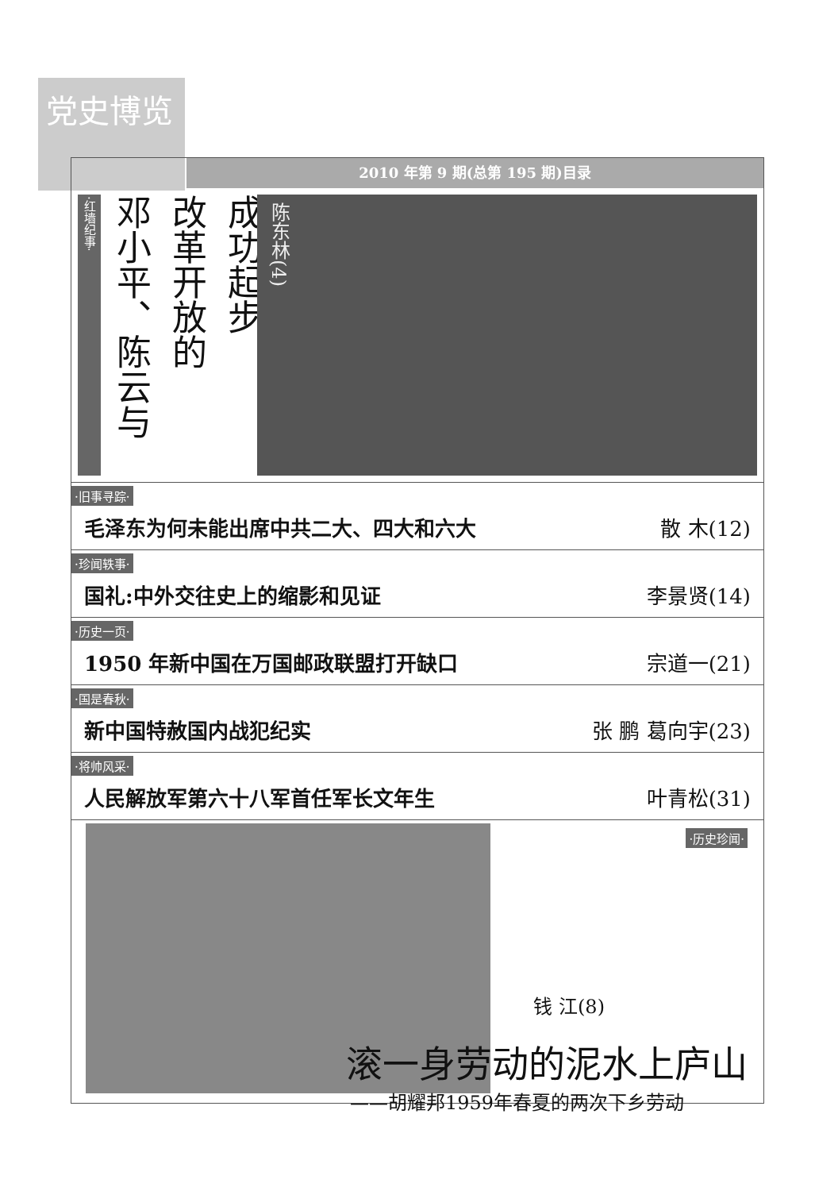党史博览
2010 年第 9 期(总第 195 期)目录
·红墙纪事· 邓小平、陈云与 改革开放的 成功起步
陈东林(4)
·旧事寻踪·
毛泽东为何未能出席中共二大、四大和六大 散 木(12)
·珍闻轶事·
国礼:中外交往史上的缩影和见证 李景贤(14)
·历史一页·
1950 年新中国在万国邮政联盟打开缺口 宗道一(21)
·国是春秋·
新中国特赦国内战犯纪实 张 鹏 葛向宇(23)
·将帅风采·
人民解放军第六十八军首任军长文年生 叶青松(31)
·历史珍闻·
钱 江(8)
滚一身劳动的泥水上庐山
——胡耀邦1959年春夏的两次下乡劳动